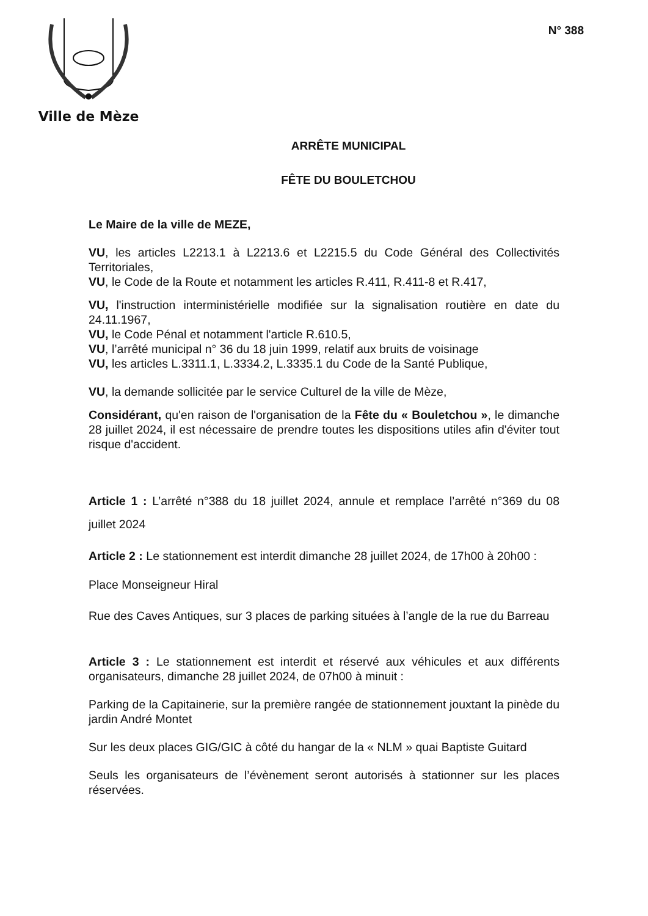Ville de Mèze
N° 388
ARRÊTE MUNICIPAL
FÊTE DU BOULETCHOU
Le Maire de la ville de MEZE,
VU, les articles L2213.1 à L2213.6 et L2215.5 du Code Général des Collectivités Territoriales,
VU, le Code de la Route et notamment les articles R.411, R.411-8 et R.417,
VU, l'instruction interministérielle modifiée sur la signalisation routière en date du 24.11.1967,
VU, le Code Pénal et notamment l'article R.610.5,
VU, l’arrêté municipal n° 36 du 18 juin 1999, relatif aux bruits de voisinage
VU, les articles L.3311.1, L.3334.2, L.3335.1 du Code de la Santé Publique,
VU, la demande sollicitée par le service Culturel de la ville de Mèze,
Considérant, qu'en raison de l'organisation de la Fête du « Bouletchou », le dimanche 28 juillet 2024, il est nécessaire de prendre toutes les dispositions utiles afin d'éviter tout risque d'accident.
Article 1 : L’arrêté n°388 du 18 juillet 2024, annule et remplace l’arrêté n°369 du 08 juillet 2024
Article 2 : Le stationnement est interdit dimanche 28 juillet 2024, de 17h00 à 20h00 :
Place Monseigneur Hiral
Rue des Caves Antiques, sur 3 places de parking situées à l’angle de la rue du Barreau
Article 3 : Le stationnement est interdit et réservé aux véhicules et aux différents organisateurs, dimanche 28 juillet 2024, de 07h00 à minuit :
Parking de la Capitainerie, sur la première rangée de stationnement jouxtant la pinède du jardin André Montet
Sur les deux places GIG/GIC à côté du hangar de la « NLM » quai Baptiste Guitard
Seuls les organisateurs de l’évènement seront autorisés à stationner sur les places réservées.